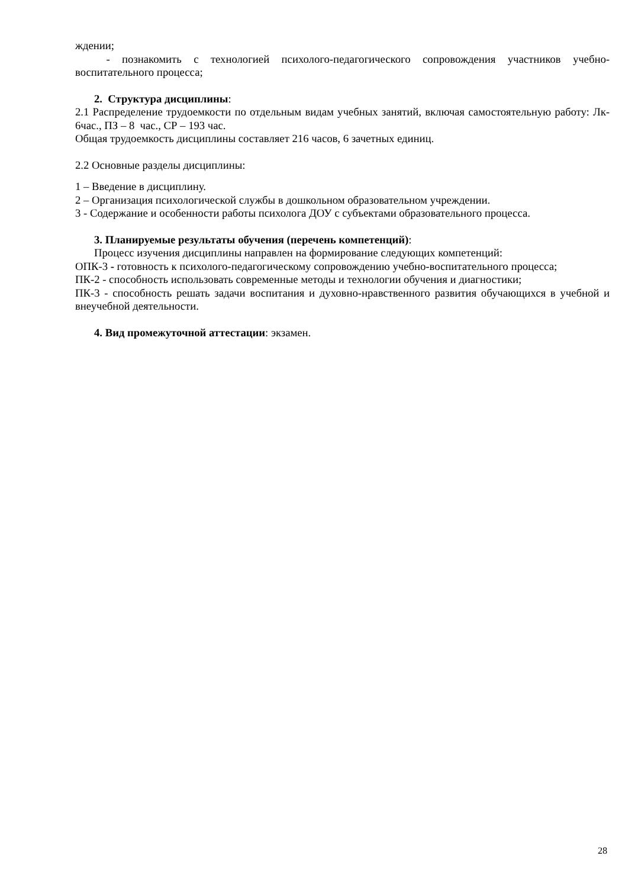ждении;
- познакомить с технологией психолого-педагогического сопровождения участников учебно-воспитательного процесса;
2. Структура дисциплины:
2.1 Распределение трудоемкости по отдельным видам учебных занятий, включая самостоятельную работу: Лк- 6час., ПЗ – 8 час., СР – 193 час.
Общая трудоемкость дисциплины составляет 216 часов, 6 зачетных единиц.
2.2 Основные разделы дисциплины:
1 – Введение в дисциплину.
2 – Организация психологической службы в дошкольном образовательном учреждении.
3 - Содержание и особенности работы психолога ДОУ с субъектами образовательного процесса.
3. Планируемые результаты обучения (перечень компетенций):
Процесс изучения дисциплины направлен на формирование следующих компетенций:
ОПК-3 - готовность к психолого-педагогическому сопровождению учебно-воспитательного процесса;
ПК-2 - способность использовать современные методы и технологии обучения и диагностики;
ПК-3 - способность решать задачи воспитания и духовно-нравственного развития обучающихся в учебной и внеучебной деятельности.
4. Вид промежуточной аттестации: экзамен.
28